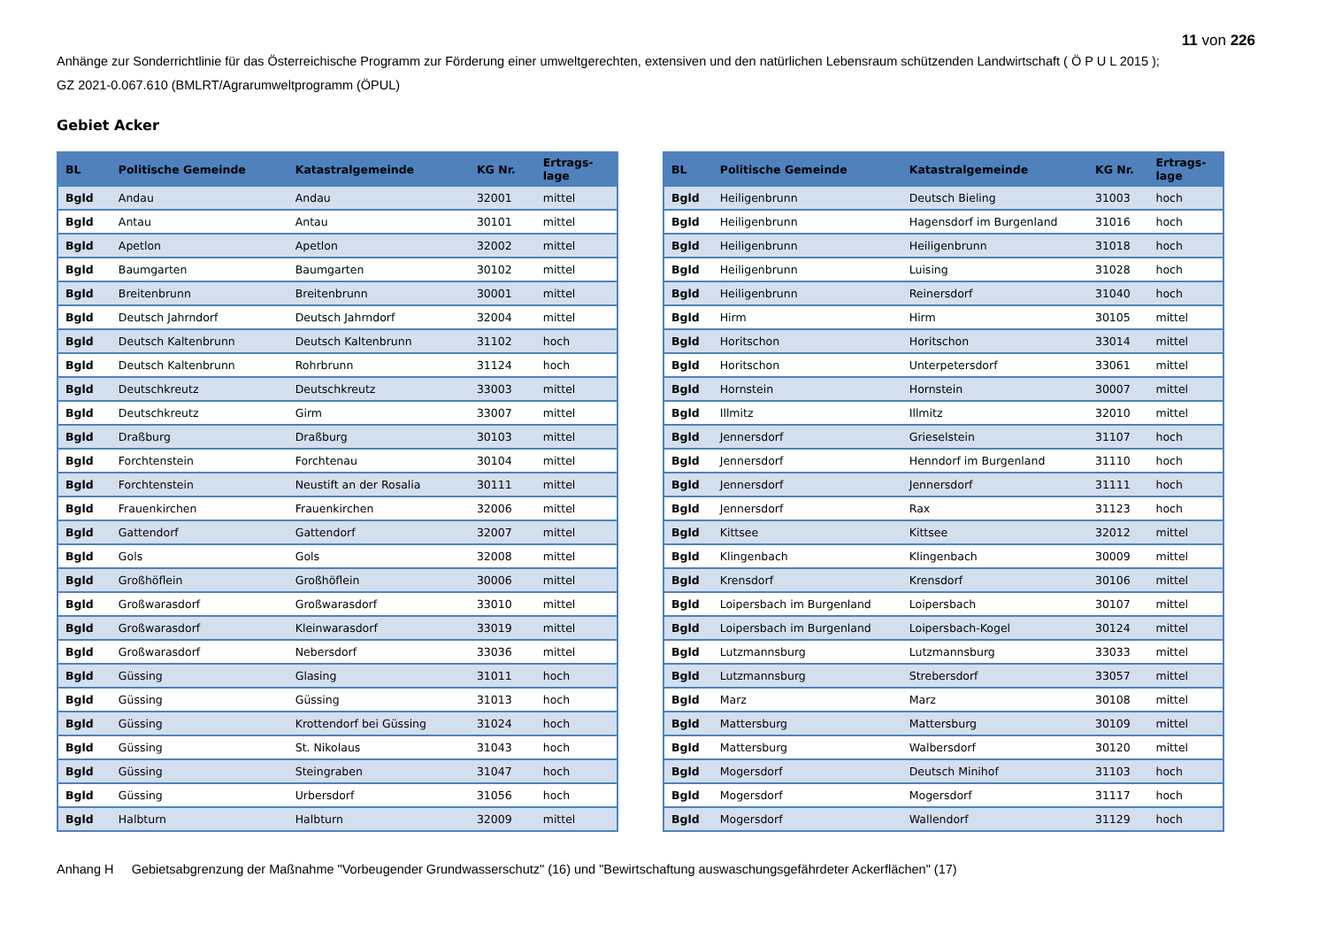11 von 226
Anhänge zur Sonderrichtlinie für das Österreichische Programm zur Förderung einer umweltgerechten, extensiven und den natürlichen Lebensraum schützenden Landwirtschaft ( Ö P U L 2015 );
GZ 2021-0.067.610 (BMLRT/Agrarumweltprogramm (ÖPUL)
Gebiet Acker
| BL | Politische Gemeinde | Katastralgemeinde | KG Nr. | Ertrags- lage |
| --- | --- | --- | --- | --- |
| Bgld | Andau | Andau | 32001 | mittel |
| Bgld | Antau | Antau | 30101 | mittel |
| Bgld | Apetlon | Apetlon | 32002 | mittel |
| Bgld | Baumgarten | Baumgarten | 30102 | mittel |
| Bgld | Breitenbrunn | Breitenbrunn | 30001 | mittel |
| Bgld | Deutsch Jahrndorf | Deutsch Jahrndorf | 32004 | mittel |
| Bgld | Deutsch Kaltenbrunn | Deutsch Kaltenbrunn | 31102 | hoch |
| Bgld | Deutsch Kaltenbrunn | Rohrbrunn | 31124 | hoch |
| Bgld | Deutschkreutz | Deutschkreutz | 33003 | mittel |
| Bgld | Deutschkreutz | Girm | 33007 | mittel |
| Bgld | Draßburg | Draßburg | 30103 | mittel |
| Bgld | Forchtenstein | Forchtenau | 30104 | mittel |
| Bgld | Forchtenstein | Neustift an der Rosalia | 30111 | mittel |
| Bgld | Frauenkirchen | Frauenkirchen | 32006 | mittel |
| Bgld | Gattendorf | Gattendorf | 32007 | mittel |
| Bgld | Gols | Gols | 32008 | mittel |
| Bgld | Großhöflein | Großhöflein | 30006 | mittel |
| Bgld | Großwarasdorf | Großwarasdorf | 33010 | mittel |
| Bgld | Großwarasdorf | Kleinwarasdorf | 33019 | mittel |
| Bgld | Großwarasdorf | Nebersdorf | 33036 | mittel |
| Bgld | Güssing | Glasing | 31011 | hoch |
| Bgld | Güssing | Güssing | 31013 | hoch |
| Bgld | Güssing | Krottendorf bei Güssing | 31024 | hoch |
| Bgld | Güssing | St. Nikolaus | 31043 | hoch |
| Bgld | Güssing | Steingraben | 31047 | hoch |
| Bgld | Güssing | Urbersdorf | 31056 | hoch |
| Bgld | Halbturn | Halbturn | 32009 | mittel |
| BL | Politische Gemeinde | Katastralgemeinde | KG Nr. | Ertrags- lage |
| --- | --- | --- | --- | --- |
| Bgld | Heiligenbrunn | Deutsch Bieling | 31003 | hoch |
| Bgld | Heiligenbrunn | Hagensdorf im Burgenland | 31016 | hoch |
| Bgld | Heiligenbrunn | Heiligenbrunn | 31018 | hoch |
| Bgld | Heiligenbrunn | Luising | 31028 | hoch |
| Bgld | Heiligenbrunn | Reinersdorf | 31040 | hoch |
| Bgld | Hirm | Hirm | 30105 | mittel |
| Bgld | Horitschon | Horitschon | 33014 | mittel |
| Bgld | Horitschon | Unterpetersdorf | 33061 | mittel |
| Bgld | Hornstein | Hornstein | 30007 | mittel |
| Bgld | Illmitz | Illmitz | 32010 | mittel |
| Bgld | Jennersdorf | Grieselstein | 31107 | hoch |
| Bgld | Jennersdorf | Henndorf im Burgenland | 31110 | hoch |
| Bgld | Jennersdorf | Jennersdorf | 31111 | hoch |
| Bgld | Jennersdorf | Rax | 31123 | hoch |
| Bgld | Kittsee | Kittsee | 32012 | mittel |
| Bgld | Klingenbach | Klingenbach | 30009 | mittel |
| Bgld | Krensdorf | Krensdorf | 30106 | mittel |
| Bgld | Loipersbach im Burgenland | Loipersbach | 30107 | mittel |
| Bgld | Loipersbach im Burgenland | Loipersbach-Kogel | 30124 | mittel |
| Bgld | Lutzmannsburg | Lutzmannsburg | 33033 | mittel |
| Bgld | Lutzmannsburg | Strebersdorf | 33057 | mittel |
| Bgld | Marz | Marz | 30108 | mittel |
| Bgld | Mattersburg | Mattersburg | 30109 | mittel |
| Bgld | Mattersburg | Walbersdorf | 30120 | mittel |
| Bgld | Mogersdorf | Deutsch Minihof | 31103 | hoch |
| Bgld | Mogersdorf | Mogersdorf | 31117 | hoch |
| Bgld | Mogersdorf | Wallendorf | 31129 | hoch |
Anhang H Gebietsabgrenzung der Maßnahme "Vorbeugender Grundwasserschutz" (16) und "Bewirtschaftung auswaschungsgefährdeter Ackerflächen" (17)